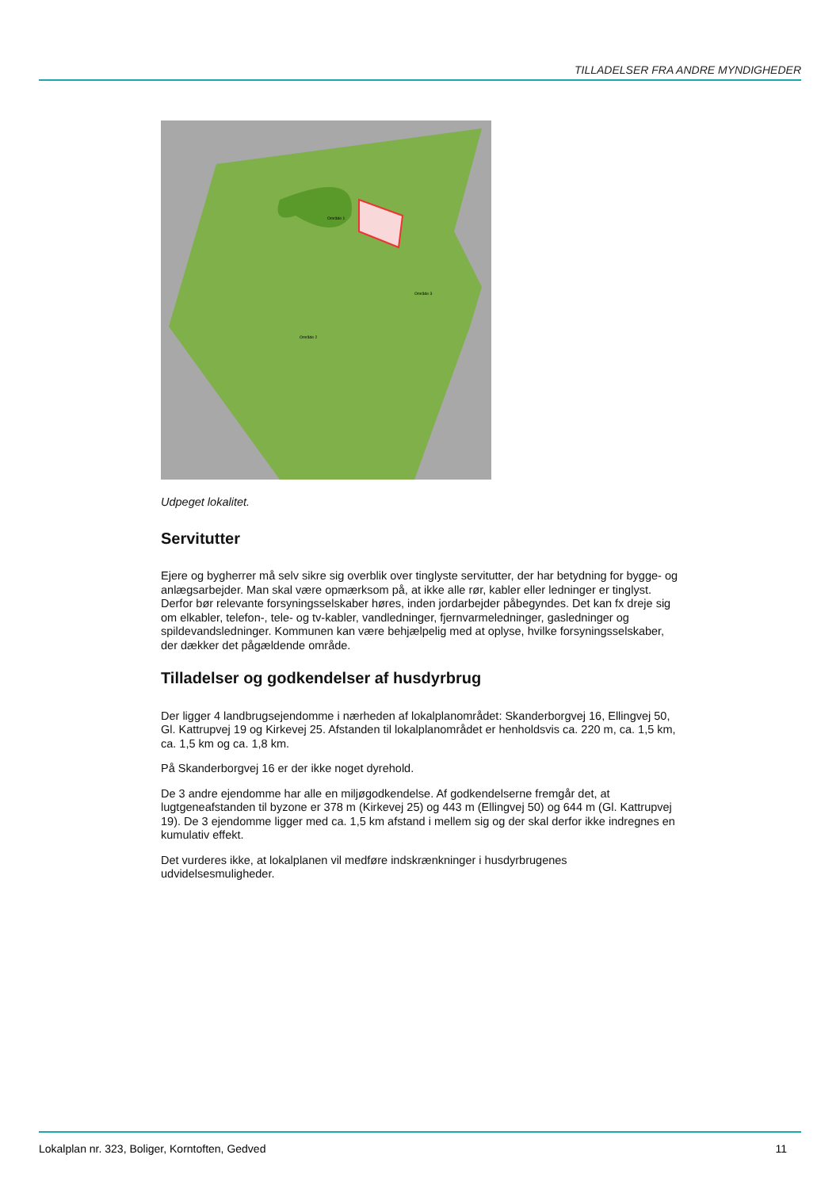TILLADELSER FRA ANDRE MYNDIGHEDER
Område 1
Område 3
Område 2
Udpeget lokalitet.
Servitutter
Ejere og bygherrer må selv sikre sig overblik over tinglyste servitutter, der har betydning for bygge- og anlægsarbejder. Man skal være opmærksom på, at ikke alle rør, kabler eller ledninger er tinglyst. Derfor bør relevante forsyningsselskaber høres, inden jordarbejder påbegyndes. Det kan fx dreje sig om elkabler, telefon-, tele- og tv-kabler, vandledninger, fjernvarmeledninger, gasledninger og spildevandsledninger. Kommunen kan være behjælpelig med at oplyse, hvilke forsyningsselskaber, der dækker det pågældende område.
Tilladelser og godkendelser af husdyrbrug
Der ligger 4 landbrugsejendomme i nærheden af lokalplanområdet: Skanderborgvej 16, Ellingvej 50, Gl. Kattrupvej 19 og Kirkevej 25. Afstanden til lokalplanområdet er henholdsvis ca. 220 m, ca. 1,5 km, ca. 1,5 km og ca. 1,8 km.
På Skanderborgvej 16 er der ikke noget dyrehold.
De 3 andre ejendomme har alle en miljøgodkendelse. Af godkendelserne fremgår det, at lugtgeneafstanden til byzone er 378 m (Kirkevej 25) og 443 m (Ellingvej 50) og 644 m (Gl. Kattrupvej 19). De 3 ejendomme ligger med ca. 1,5 km afstand i mellem sig og der skal derfor ikke indregnes en kumulativ effekt.
Det vurderes ikke, at lokalplanen vil medføre indskrænkninger i husdyrbrugenes udvidelsesmuligheder.
Lokalplan nr. 323, Boliger, Korntoften, Gedved 11